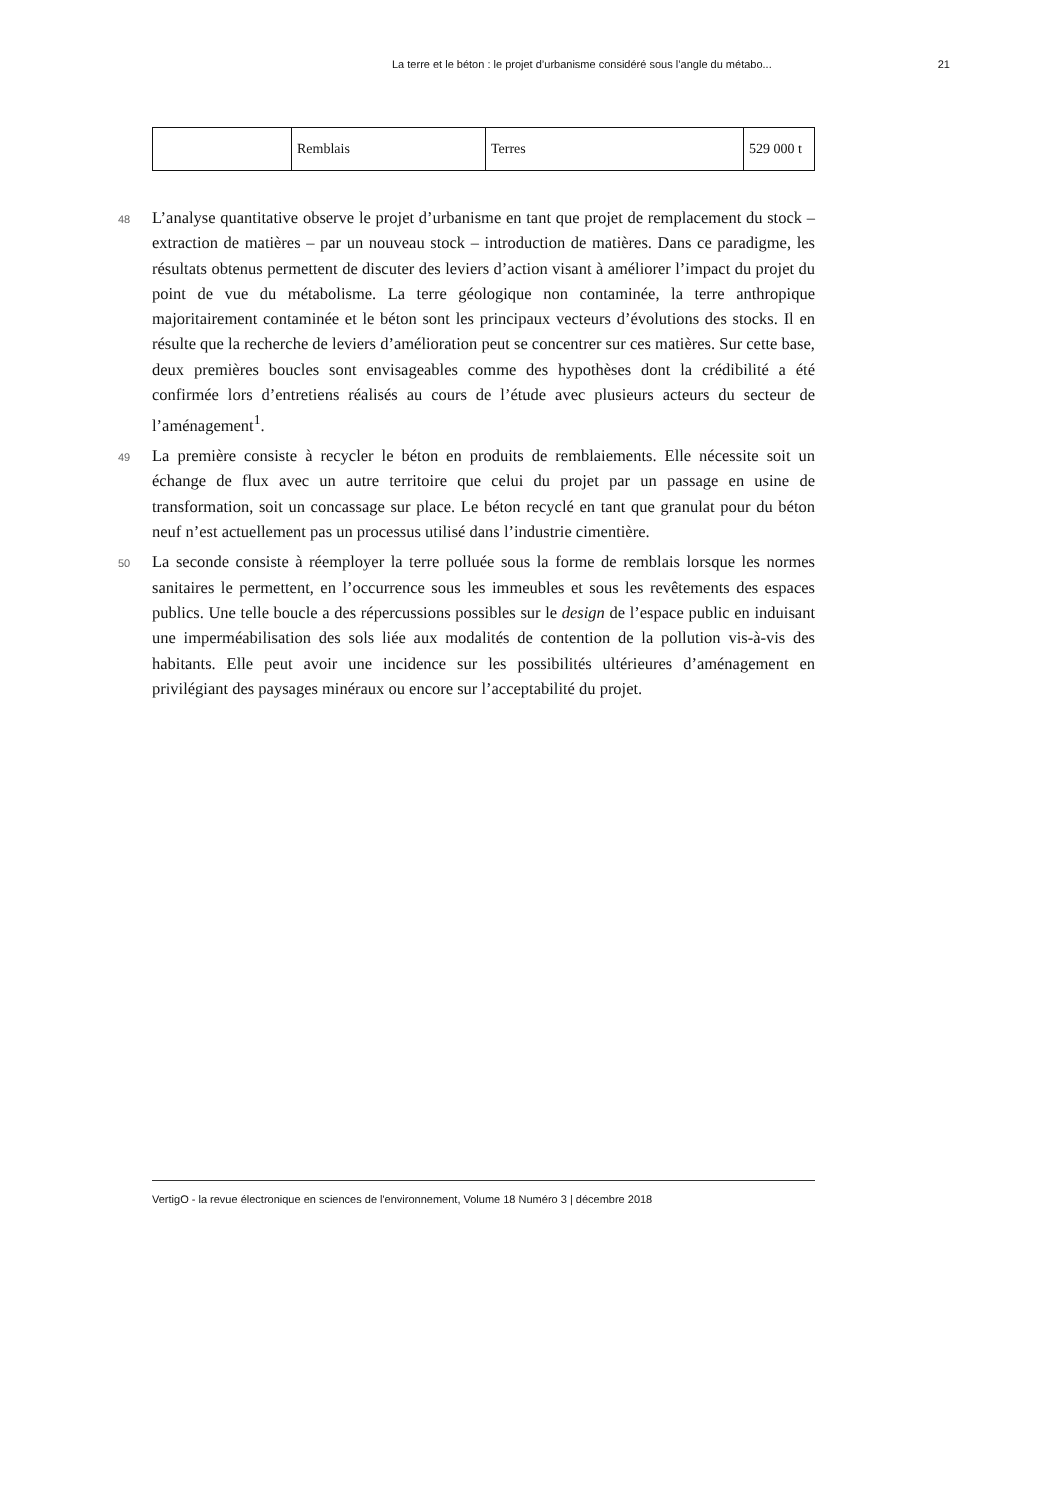La terre et le béton : le projet d’urbanisme considéré sous l’angle du métabo... 21
| | Remblais | Terres | 529 000 t |
48
L’analyse quantitative observe le projet d’urbanisme en tant que projet de remplacement du stock – extraction de matières – par un nouveau stock – introduction de matières. Dans ce paradigme, les résultats obtenus permettent de discuter des leviers d’action visant à améliorer l’impact du projet du point de vue du métabolisme. La terre géologique non contaminée, la terre anthropique majoritairement contaminée et le béton sont les principaux vecteurs d’évolutions des stocks. Il en résulte que la recherche de leviers d’amélioration peut se concentrer sur ces matières. Sur cette base, deux premières boucles sont envisageables comme des hypothèses dont la crédibilité a été confirmée lors d’entretiens réalisés au cours de l’étude avec plusieurs acteurs du secteur de l’aménagement<sup>1</sup>.
49
La première consiste à recycler le béton en produits de remblaiements. Elle nécessite soit un échange de flux avec un autre territoire que celui du projet par un passage en usine de transformation, soit un concassage sur place. Le béton recyclé en tant que granulat pour du béton neuf n’est actuellement pas un processus utilisé dans l’industrie cimentière.
50
La seconde consiste à réemployer la terre polluée sous la forme de remblais lorsque les normes sanitaires le permettent, en l’occurrence sous les immeubles et sous les revêtements des espaces publics. Une telle boucle a des répercussions possibles sur le design de l’espace public en induisant une imperméabilisation des sols liée aux modalités de contention de la pollution vis-à-vis des habitants. Elle peut avoir une incidence sur les possibilités ultérieures d’aménagement en privilégiant des paysages minéraux ou encore sur l’acceptabilité du projet.
VertigO - la revue électronique en sciences de l'environnement, Volume 18 Numéro 3 | décembre 2018